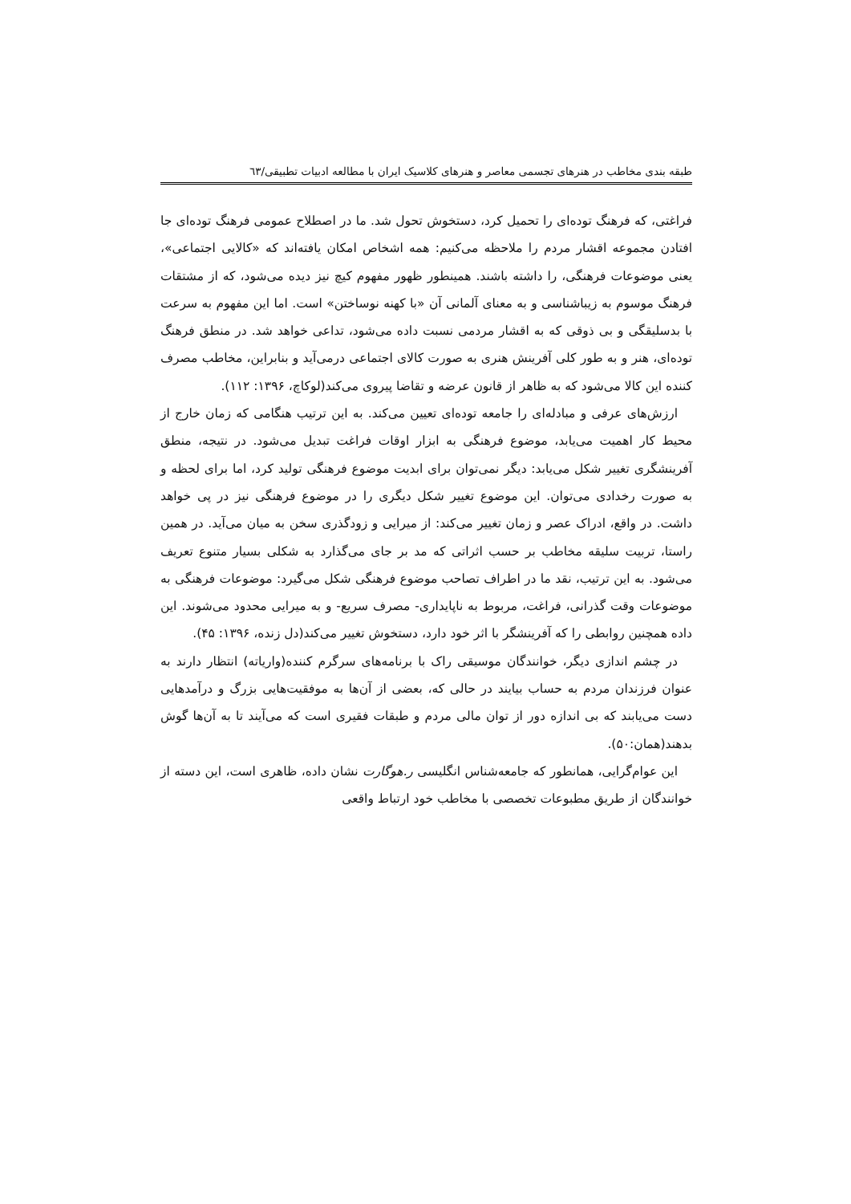طبقه بندی مخاطب در هنرهای تجسمی معاصر و هنرهای کلاسیک ایران با مطالعه ادبیات تطبیقی/٦٣
فراغتی، که فرهنگ توده‌ای را تحمیل کرد، دستخوش تحول شد. ما در اصطلاح عمومی فرهنگ توده‌ای جا افتادن مجموعه اقشار مردم را ملاحظه می‌کنیم: همه اشخاص امکان یافته‌اند که «کالایی اجتماعی»، یعنی موضوعات فرهنگی، را داشته باشند. همینطور ظهور مفهوم کیچ نیز دیده می‌شود، که از مشتقات فرهنگ موسوم به زیباشناسی و به معنای آلمانی آن «با کهنه نوساختن» است. اما این مفهوم به سرعت با بدسلیقگی و بی ذوقی که به اقشار مردمی نسبت داده می‌شود، تداعی خواهد شد. در منطق فرهنگ توده‌ای، هنر و به طور کلی آفرینش هنری به صورت کالای اجتماعی درمی‌آید و بنابراین، مخاطب مصرف کننده این کالا می‌شود که به ظاهر از قانون عرضه و تقاضا پیروی می‌کند(لوکاچ، ۱۳۹۶: ۱۱۲).
ارزش‌های عرفی و مبادله‌ای را جامعه توده‌ای تعیین می‌کند. به این ترتیب هنگامی که زمان خارج از محیط کار اهمیت می‌یابد، موضوع فرهنگی به ابزار اوقات فراغت تبدیل می‌شود. در نتیجه، منطق آفرینشگری تغییر شکل می‌یابد: دیگر نمی‌توان برای ابدیت موضوع فرهنگی تولید کرد، اما برای لحظه و به صورت رخدادی می‌توان. این موضوع تغییر شکل دیگری را در موضوع فرهنگی نیز در پی خواهد داشت. در واقع، ادراک عصر و زمان تغییر می‌کند: از میرایی و زودگذری سخن به میان می‌آید. در همین راستا، تربیت سلیقه مخاطب بر حسب اثراتی که مد بر جای می‌گذارد به شکلی بسیار متنوع تعریف می‌شود. به این ترتیب، نقد ما در اطراف تصاحب موضوع فرهنگی شکل می‌گیرد: موضوعات فرهنگی به موضوعات وقت گذرانی، فراغت، مربوط به ناپایداری- مصرف سریع- و به میرایی محدود می‌شوند. این داده همچنین روابطی را که آفرینشگر با اثر خود دارد، دستخوش تغییر می‌کند(دل زنده، ۱۳۹۶: ۴۵).
در چشم اندازی دیگر، خوانندگان موسیقی راک با برنامه‌های سرگرم کننده(واریاته) انتظار دارند به عنوان فرزندان مردم به حساب بیایند در حالی که، بعضی از آن‌ها به موفقیت‌هایی بزرگ و درآمدهایی دست می‌یابند که بی اندازه دور از توان مالی مردم و طبقات فقیری است که می‌آیند تا به آن‌ها گوش بدهند(همان:۵۰).
این عوام‌گرایی، همانطور که جامعه‌شناس انگلیسی ر.هوگارت نشان داده، ظاهری است، این دسته از خوانندگان از طریق مطبوعات تخصصی با مخاطب خود ارتباط واقعی